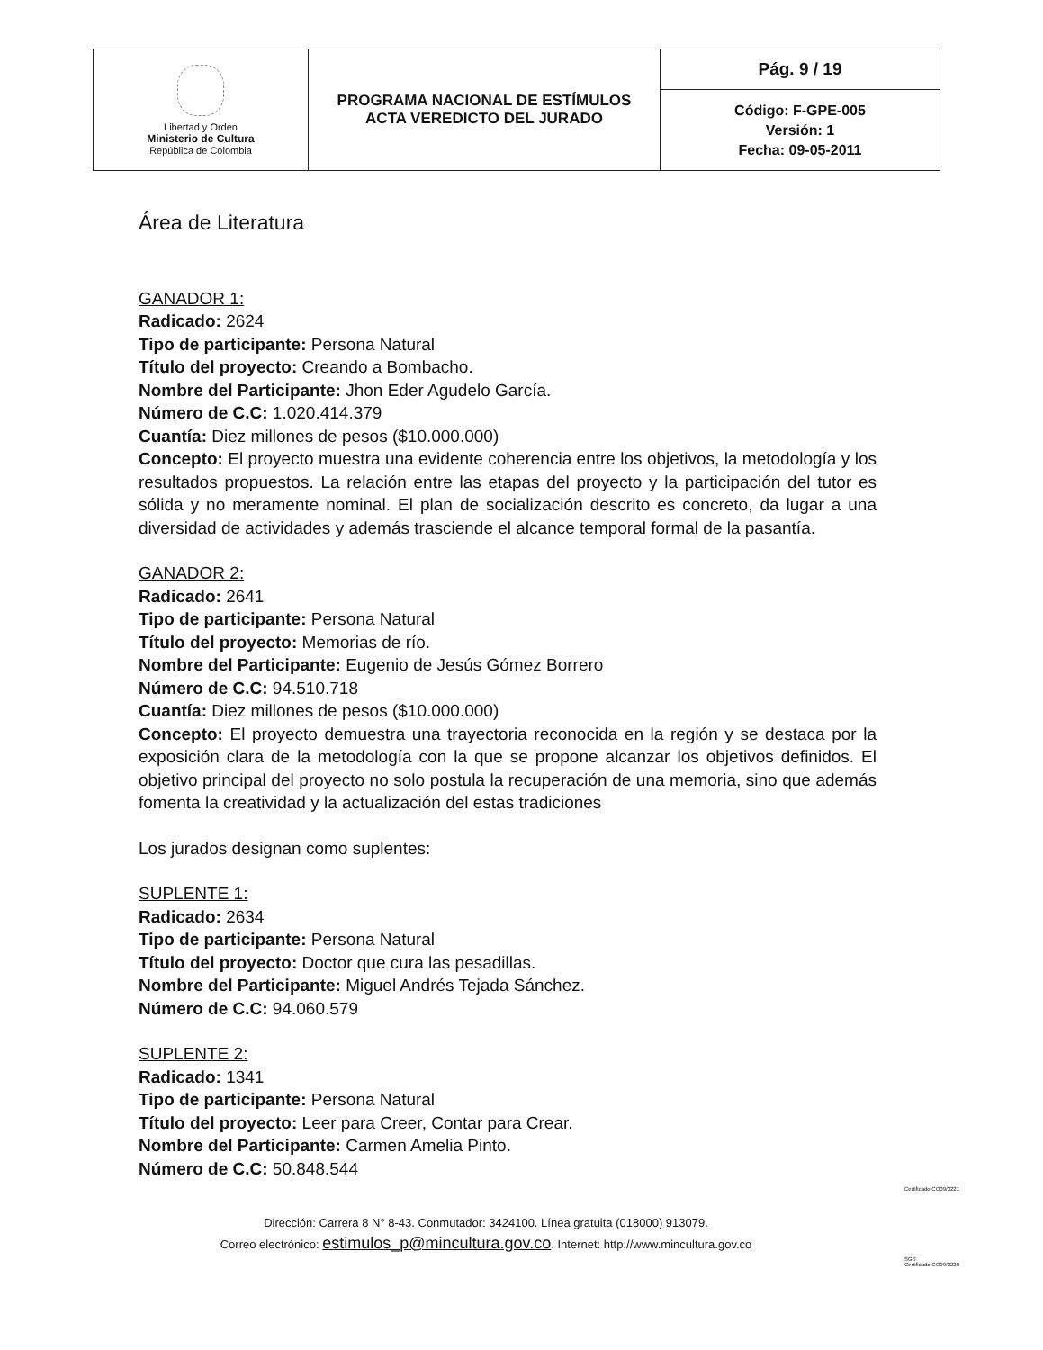| Libertad y Orden Ministerio de Cultura República de Colombia | PROGRAMA NACIONAL DE ESTÍMULOS ACTA VEREDICTO DEL JURADO | Pág. 9 / 19 |
| | | Código: F-GPE-005 Versión: 1 Fecha: 09-05-2011 |
Área de Literatura
GANADOR 1:
Radicado: 2624
Tipo de participante: Persona Natural
Título del proyecto: Creando a Bombacho.
Nombre del Participante: Jhon Eder Agudelo García.
Número de C.C: 1.020.414.379
Cuantía: Diez millones de pesos ($10.000.000)
Concepto: El proyecto muestra una evidente coherencia entre los objetivos, la metodología y los resultados propuestos. La relación entre las etapas del proyecto y la participación del tutor es sólida y no meramente nominal. El plan de socialización descrito es concreto, da lugar a una diversidad de actividades y además trasciende el alcance temporal formal de la pasantía.
GANADOR 2:
Radicado: 2641
Tipo de participante: Persona Natural
Título del proyecto: Memorias de río.
Nombre del Participante: Eugenio de Jesús Gómez Borrero
Número de C.C: 94.510.718
Cuantía: Diez millones de pesos ($10.000.000)
Concepto: El proyecto demuestra una trayectoria reconocida en la región y se destaca por la exposición clara de la metodología con la que se propone alcanzar los objetivos definidos. El objetivo principal del proyecto no solo postula la recuperación de una memoria, sino que además fomenta la creatividad y la actualización del estas tradiciones
Los jurados designan como suplentes:
SUPLENTE 1:
Radicado: 2634
Tipo de participante: Persona Natural
Título del proyecto: Doctor que cura las pesadillas.
Nombre del Participante: Miguel Andrés Tejada Sánchez.
Número de C.C: 94.060.579
SUPLENTE 2:
Radicado: 1341
Tipo de participante: Persona Natural
Título del proyecto: Leer para Creer, Contar para Crear.
Nombre del Participante: Carmen Amelia Pinto.
Número de C.C: 50.848.544
Dirección: Carrera 8 N° 8-43. Conmutador: 3424100. Línea gratuita (018000) 913079.
Correo electrónico: estimulos_p@mincultura.gov.co. Internet: http://www.mincultura.gov.co
Certificado CO09/3221
SGS
Certificado CO09/3220